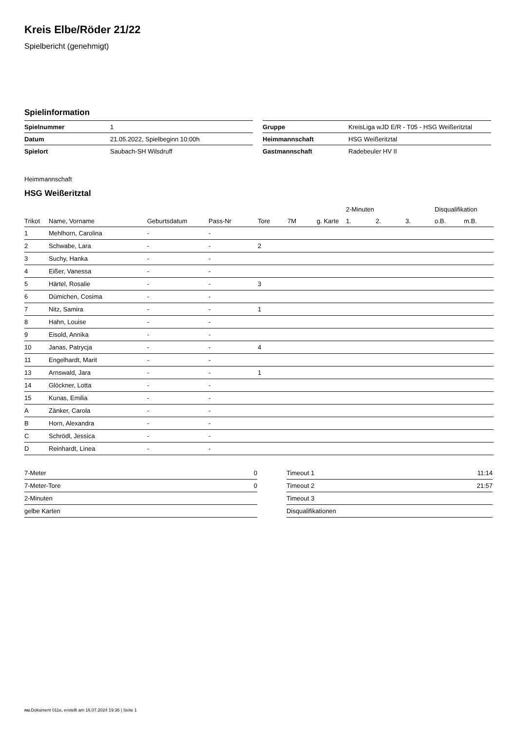Kreis Elbe/Röder 21/22
Spielbericht (genehmigt)
Spielinformation
| Spielnummer | 1 |
| Datum | 21.05.2022, Spielbeginn 10:00h |
| Spielort | Saubach-SH Wilsdruff |
| Gruppe | KreisLiga wJD E/R - T05 - HSG Weißeritztal |
| Heimmannschaft | HSG Weißeritztal |
| Gastmannschaft | Radebeuler HV II |
Heimmannschaft
HSG Weißeritztal
| | | | | | | | 2-Minuten | | | Disqualifikation | |
| --- | --- | --- | --- | --- | --- | --- | --- | --- | --- | --- | --- |
| Trikot | Name, Vorname | Geburtsdatum | Pass-Nr | Tore | 7M | g. Karte | 1. | 2. | 3. | o.B. | m.B. |
| 1 | Mehlhorn, Carolina | - | - | | | | | | | | |
| 2 | Schwabe, Lara | - | - | 2 | | | | | | | |
| 3 | Suchy, Hanka | - | - | | | | | | | | |
| 4 | Eißer, Vanessa | - | - | | | | | | | | |
| 5 | Härtel, Rosalie | - | - | 3 | | | | | | | |
| 6 | Dümichen, Cosima | - | - | | | | | | | | |
| 7 | Nitz, Samira | - | - | 1 | | | | | | | |
| 8 | Hahn, Louise | - | - | | | | | | | | |
| 9 | Eisold, Annika | - | - | | | | | | | | |
| 10 | Janas, Patrycja | - | - | 4 | | | | | | | |
| 11 | Engelhardt, Marit | - | - | | | | | | | | |
| 13 | Arnswald, Jara | - | - | 1 | | | | | | | |
| 14 | Glöckner, Lotta | - | - | | | | | | | | |
| 15 | Kunas, Emilia | - | - | | | | | | | | |
| A | Zänker, Carola | - | - | | | | | | | | |
| B | Horn, Alexandra | - | - | | | | | | | | |
| C | Schrödl, Jessica | - | - | | | | | | | | |
| D | Reinhardt, Linea | - | - | | | | | | | | |
| 7-Meter | 0 |
| 7-Meter-Tore | 0 |
| 2-Minuten | |
| gelbe Karten | |
| Timeout 1 | 11:14 |
| Timeout 2 | 21:57 |
| Timeout 3 | |
| Disqualifikationen | |
nu.Dokument 011e, erstellt am 16.07.2024 19:36 | Seite 1